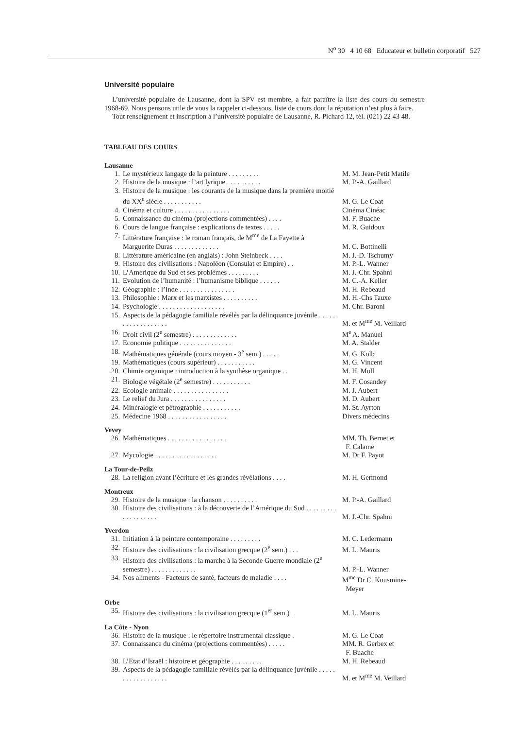N<sup>o</sup> 30 4 10 68 Educateur et bulletin corporatif 527
Université populaire
L’université populaire de Lausanne, dont la SPV est membre, a fait paraître la liste des cours du semestre 1968-69. Nous pensons utile de vous la rappeler ci-dessous, liste de cours dont la réputation n’est plus à faire.
Tout renseignement et inscription à l’université populaire de Lausanne, R. Pichard 12, tél. (021) 22 43 48.
TABLEAU DES COURS
Lausanne
| 1. | Le mystérieux langage de la peinture . . . . . . . . . | M. M. Jean-Petit Matile |
| 2. | Histoire de la musique : l’art lyrique . . . . . . . . . . | M. P.-A. Gaillard |
| 3. | Histoire de la musique : les courants de la musique dans la première moitié du XX<sup>e</sup> siècle . . . . . . . . . . . | M. G. Le Coat |
| 4. | Cinéma et culture . . . . . . . . . . . . . . . . | Cinéma Cinéac |
| 5. | Connaissance du cinéma (projections commentées) . . . . | M. F. Buache |
| 6. | Cours de langue française : explications de textes . . . . . | M. R. Guidoux |
| 7. | Littérature française : le roman français, de M<sup>me</sup> de La Fayette à Marguerite Duras . . . . . . . . . . . . . | M. C. Bottinelli |
| 8. | Littérature américaine (en anglais) : John Steinbeck . . . . | M. J.-D. Tschumy |
| 9. | Histoire des civilisations : Napoléon (Consulat et Empire) . . | M. P.-L. Wanner |
| 10. | L’Amérique du Sud et ses problèmes . . . . . . . . . | M. J.-Chr. Spahni |
| 11. | Evolution de l’humanité : l’humanisme biblique . . . . . . | M. C.-A. Keller |
| 12. | Géographie : l’Inde . . . . . . . . . . . . . . . . | M. H. Rebeaud |
| 13. | Philosophie : Marx et les marxistes . . . . . . . . . . | M. H.-Chs Tauxe |
| 14. | Psychologie . . . . . . . . . . . . . . . . . . . | M. Chr. Baroni |
| 15. | Aspects de la pédagogie familiale révélés par la délinquance juvénile . . . . . . . . . . . . . . . . . . | M. et M<sup>me</sup> M. Veillard |
| 16. | Droit civil (2<sup>e</sup> semestre) . . . . . . . . . . . . . | M<sup>e</sup> A. Manuel |
| 17. | Economie politique . . . . . . . . . . . . . . . | M. A. Stalder |
| 18. | Mathématiques générale (cours moyen - 3<sup>e</sup> sem.) . . . . . | M. G. Kolb |
| 19. | Mathématiques (cours supérieur) . . . . . . . . . . . | M. G. Vincent |
| 20. | Chimie organique : introduction à la synthèse organique . . | M. H. Moll |
| 21. | Biologie végétale (2<sup>e</sup> semestre) . . . . . . . . . . . | M. F. Cosandey |
| 22. | Ecologie animale . . . . . . . . . . . . . . . . | M. J. Aubert |
| 23. | Le relief du Jura . . . . . . . . . . . . . . . . | M. D. Aubert |
| 24. | Minéralogie et pétrographie . . . . . . . . . . . | M. St. Ayrton |
| 25. | Médecine 1968 . . . . . . . . . . . . . . . . . | Divers médecins |
Vevey
| 26. | Mathématiques . . . . . . . . . . . . . . . . . | MM. Th. Bernet et F. Calame |
| 27. | Mycologie . . . . . . . . . . . . . . . . . . | M. Dr F. Payot |
La Tour-de-Peilz
| 28. | La religion avant l’écriture et les grandes révélations . . . . | M. H. Germond |
Montreux
| 29. | Histoire de la musique : la chanson . . . . . . . . . . | M. P.-A. Gaillard |
| 30. | Histoire des civilisations : à la découverte de l’Amérique du Sud . . . . . . . . . . . . . . . . . . . | M. J.-Chr. Spahni |
Yverdon
| 31. | Initiation à la peinture contemporaine . . . . . . . . . | M. C. Ledermann |
| 32. | Histoire des civilisations : la civilisation grecque (2<sup>e</sup> sem.) . . . | M. L. Mauris |
| 33. | Histoire des civilisations : la marche à la Seconde Guerre mondiale (2<sup>e</sup> semestre) . . . . . . . . . . . . . | M. P.-L. Wanner |
| 34. | Nos aliments - Facteurs de santé, facteurs de maladie . . . . | M<sup>me</sup> Dr C. Kousmine- Meyer |
Orbe
| 35. | Histoire des civilisations : la civilisation grecque (1<sup>er</sup> sem.) . | M. L. Mauris |
La Côte - Nyon
| 36. | Histoire de la musique : le répertoire instrumental classique . | M. G. Le Coat |
| 37. | Connaissance du cinéma (projections commentées) . . . . . | MM. R. Gerbex et F. Buache |
| 38. | L’Etat d’Israël : histoire et géographie . . . . . . . . . | M. H. Rebeaud |
| 39. | Aspects de la pédagogie familiale révélés par la délinquance juvénile . . . . . . . . . . . . . . . . . . | M. et M<sup>me</sup> M. Veillard |